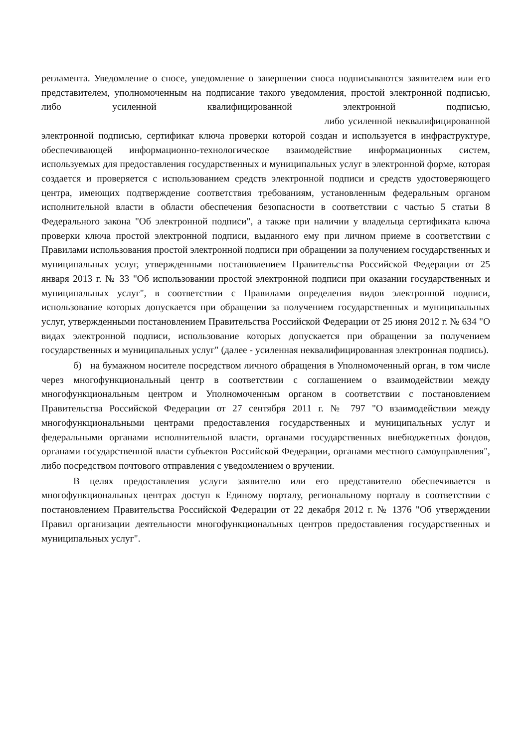регламента. Уведомление о сносе, уведомление о завершении сноса подписываются заявителем или его представителем, уполномоченным на подписание такого уведомления, простой электронной подписью, либо усиленной квалифицированной электронной подписью, либо усиленной неквалифицированной электронной подписью, сертификат ключа проверки которой создан и используется в инфраструктуре, обеспечивающей информационно-технологическое взаимодействие информационных систем, используемых для предоставления государственных и муниципальных услуг в электронной форме, которая создается и проверяется с использованием средств электронной подписи и средств удостоверяющего центра, имеющих подтверждение соответствия требованиям, установленным федеральным органом исполнительной власти в области обеспечения безопасности в соответствии с частью 5 статьи 8 Федерального закона "Об электронной подписи", а также при наличии у владельца сертификата ключа проверки ключа простой электронной подписи, выданного ему при личном приеме в соответствии с Правилами использования простой электронной подписи при обращении за получением государственных и муниципальных услуг, утвержденными постановлением Правительства Российской Федерации от 25 января 2013 г. № 33 "Об использовании простой электронной подписи при оказании государственных и муниципальных услуг", в соответствии с Правилами определения видов электронной подписи, использование которых допускается при обращении за получением государственных и муниципальных услуг, утвержденными постановлением Правительства Российской Федерации от 25 июня 2012 г. № 634 "О видах электронной подписи, использование которых допускается при обращении за получением государственных и муниципальных услуг" (далее - усиленная неквалифицированная электронная подпись).
б) на бумажном носителе посредством личного обращения в Уполномоченный орган, в том числе через многофункциональный центр в соответствии с соглашением о взаимодействии между многофункциональным центром и Уполномоченным органом в соответствии с постановлением Правительства Российской Федерации от 27 сентября 2011 г. № 797 "О взаимодействии между многофункциональными центрами предоставления государственных и муниципальных услуг и федеральными органами исполнительной власти, органами государственных внебюджетных фондов, органами государственной власти субъектов Российской Федерации, органами местного самоуправления", либо посредством почтового отправления с уведомлением о вручении.
В целях предоставления услуги заявителю или его представителю обеспечивается в многофункциональных центрах доступ к Единому порталу, региональному порталу в соответствии с постановлением Правительства Российской Федерации от 22 декабря 2012 г. № 1376 "Об утверждении Правил организации деятельности многофункциональных центров предоставления государственных и муниципальных услуг".